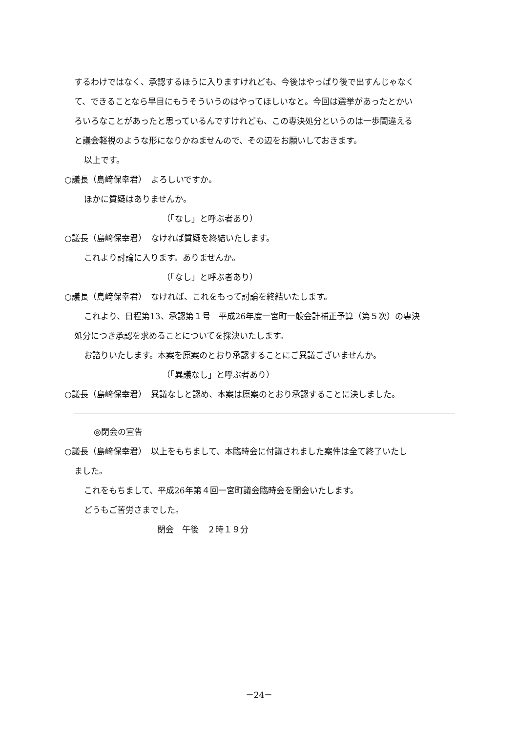するわけではなく、承認するほうに入りますけれども、今後はやっぱり後で出すんじゃなく
て、できることなら早目にもうそういうのはやってほしいなと。今回は選挙があったとかい
ろいろなことがあったと思っているんですけれども、この専決処分というのは一歩間違える
と議会軽視のような形になりかねませんので、その辺をお願いしておきます。
以上です。
○議長（島﨑保幸君）　よろしいですか。
ほかに質疑はありませんか。
（「なし」と呼ぶ者あり）
○議長（島﨑保幸君）　なければ質疑を終結いたします。
これより討論に入ります。ありませんか。
（「なし」と呼ぶ者あり）
○議長（島﨑保幸君）　なければ、これをもって討論を終結いたします。
これより、日程第13、承認第１号　平成26年度一宮町一般会計補正予算（第５次）の専決
処分につき承認を求めることについてを採決いたします。
お諮りいたします。本案を原案のとおり承認することにご異議ございませんか。
（「異議なし」と呼ぶ者あり）
○議長（島﨑保幸君）　異議なしと認め、本案は原案のとおり承認することに決しました。
◎閉会の宣告
○議長（島﨑保幸君）　以上をもちまして、本臨時会に付議されました案件は全て終了いたし
ました。
これをもちまして、平成26年第４回一宮町議会臨時会を閉会いたします。
どうもご苦労さまでした。
閉会　午後　２時１９分
－24－